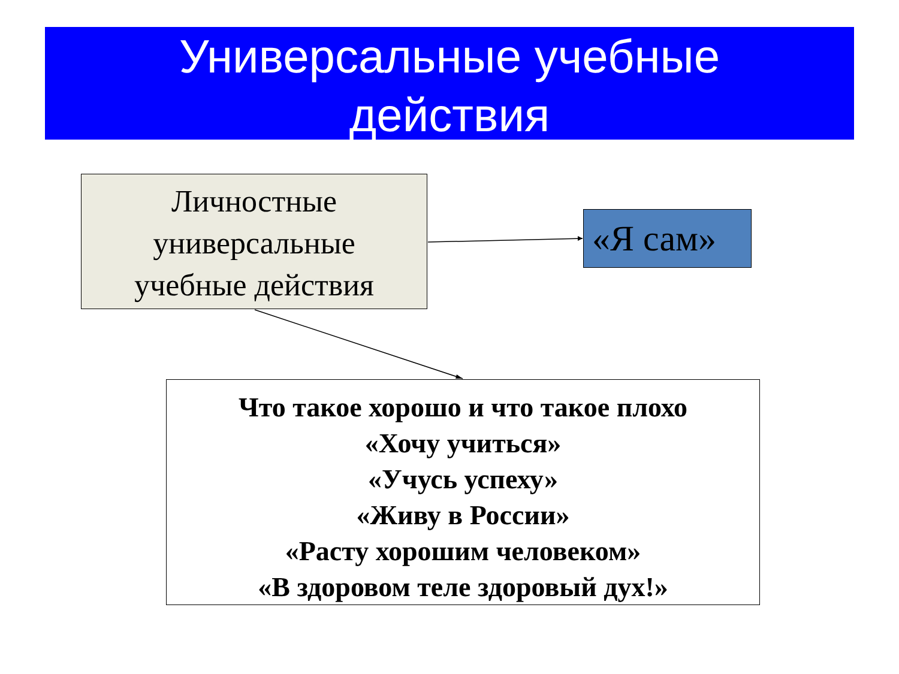Универсальные учебные
действия
Личностные
универсальные
учебные действия
«Я сам»
Что такое хорошо и что такое плохо
«Хочу учиться»
«Учусь успеху»
«Живу в России»
«Расту хорошим человеком»
«В здоровом теле здоровый дух!»